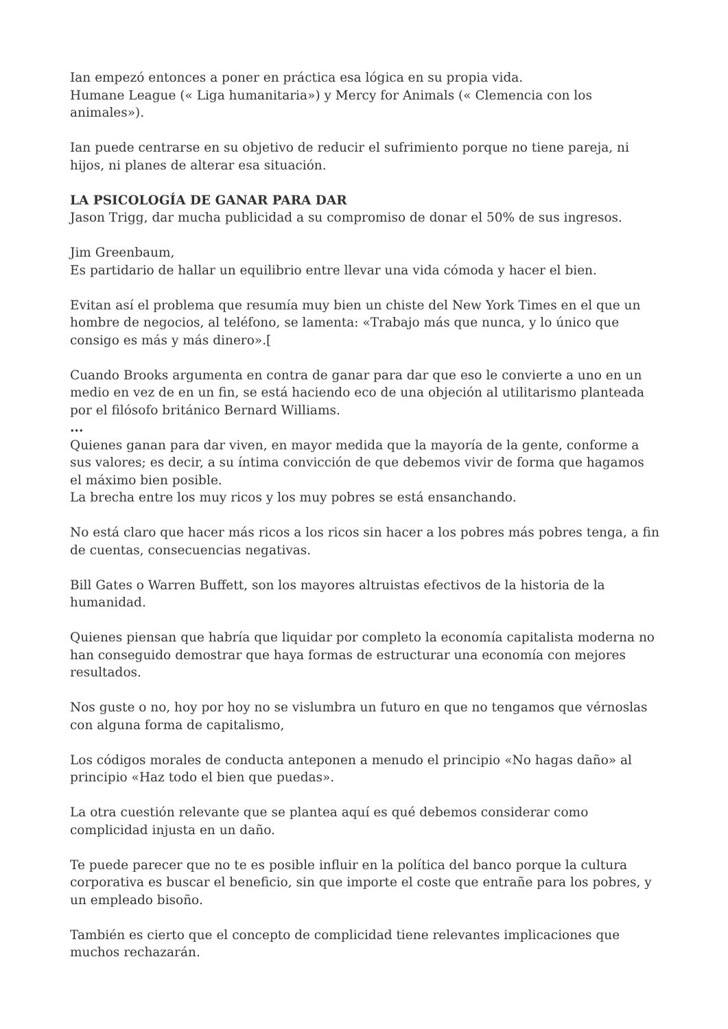Ian empezó entonces a poner en práctica esa lógica en su propia vida.
Humane League (« Liga humanitaria») y Mercy for Animals (« Clemencia con los animales»).
Ian puede centrarse en su objetivo de reducir el sufrimiento porque no tiene pareja, ni hijos, ni planes de alterar esa situación.
LA PSICOLOGÍA DE GANAR PARA DAR
Jason Trigg, dar mucha publicidad a su compromiso de donar el 50% de sus ingresos.
Jim Greenbaum,
Es partidario de hallar un equilibrio entre llevar una vida cómoda y hacer el bien.
Evitan así el problema que resumía muy bien un chiste del New York Times en el que un hombre de negocios, al teléfono, se lamenta: «Trabajo más que nunca, y lo único que consigo es más y más dinero».[
Cuando Brooks argumenta en contra de ganar para dar que eso le convierte a uno en un medio en vez de en un fin, se está haciendo eco de una objeción al utilitarismo planteada por el filósofo británico Bernard Williams.
...
Quienes ganan para dar viven, en mayor medida que la mayoría de la gente, conforme a sus valores; es decir, a su íntima convicción de que debemos vivir de forma que hagamos el máximo bien posible.
La brecha entre los muy ricos y los muy pobres se está ensanchando.
No está claro que hacer más ricos a los ricos sin hacer a los pobres más pobres tenga, a fin de cuentas, consecuencias negativas.
Bill Gates o Warren Buffett, son los mayores altruistas efectivos de la historia de la humanidad.
Quienes piensan que habría que liquidar por completo la economía capitalista moderna no han conseguido demostrar que haya formas de estructurar una economía con mejores resultados.
Nos guste o no, hoy por hoy no se vislumbra un futuro en que no tengamos que vérnoslas con alguna forma de capitalismo,
Los códigos morales de conducta anteponen a menudo el principio «No hagas daño» al principio «Haz todo el bien que puedas».
La otra cuestión relevante que se plantea aquí es qué debemos considerar como complicidad injusta en un daño.
Te puede parecer que no te es posible influir en la política del banco porque la cultura corporativa es buscar el beneficio, sin que importe el coste que entrañe para los pobres, y un empleado bisoño.
También es cierto que el concepto de complicidad tiene relevantes implicaciones que muchos rechazarán.